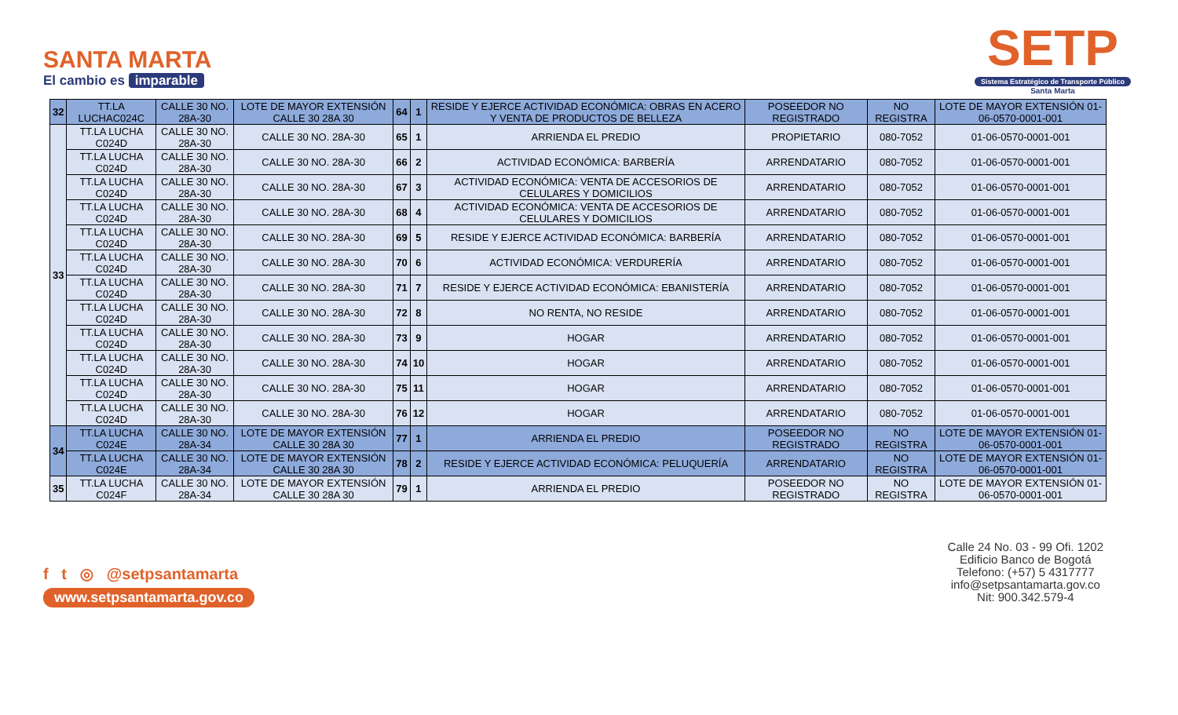SANTA MARTA
El cambio es imparable
SETP
Sistema Estratégico de Transporte Público
Santa Marta
| 32 | TT.LA LUCHAC024C | CALLE 30 NO. 28A-30 | LOTE DE MAYOR EXTENSIÓN CALLE 30 28A 30 | 64 | 1 | RESIDE Y EJERCE ACTIVIDAD ECONÓMICA: OBRAS EN ACERO Y VENTA DE PRODUCTOS DE BELLEZA | POSEEDOR NO REGISTRADO | NO REGISTRA | LOTE DE MAYOR EXTENSIÓN 01- 06-0570-0001-001 |
| 33 | TT.LA LUCHA C024D | CALLE 30 NO. 28A-30 | CALLE 30 NO. 28A-30 | 65 | 1 | ARRIENDA EL PREDIO | PROPIETARIO | 080-7052 | 01-06-0570-0001-001 |
| | TT.LA LUCHA C024D | CALLE 30 NO. 28A-30 | CALLE 30 NO. 28A-30 | 66 | 2 | ACTIVIDAD ECONÓMICA: BARBERÍA | ARRENDATARIO | 080-7052 | 01-06-0570-0001-001 |
| | TT.LA LUCHA C024D | CALLE 30 NO. 28A-30 | CALLE 30 NO. 28A-30 | 67 | 3 | ACTIVIDAD ECONÓMICA: VENTA DE ACCESORIOS DE CELULARES Y DOMICILIOS | ARRENDATARIO | 080-7052 | 01-06-0570-0001-001 |
| | TT.LA LUCHA C024D | CALLE 30 NO. 28A-30 | CALLE 30 NO. 28A-30 | 68 | 4 | ACTIVIDAD ECONÓMICA: VENTA DE ACCESORIOS DE CELULARES Y DOMICILIOS | ARRENDATARIO | 080-7052 | 01-06-0570-0001-001 |
| | TT.LA LUCHA C024D | CALLE 30 NO. 28A-30 | CALLE 30 NO. 28A-30 | 69 | 5 | RESIDE Y EJERCE ACTIVIDAD ECONÓMICA: BARBERÍA | ARRENDATARIO | 080-7052 | 01-06-0570-0001-001 |
| | TT.LA LUCHA C024D | CALLE 30 NO. 28A-30 | CALLE 30 NO. 28A-30 | 70 | 6 | ACTIVIDAD ECONÓMICA: VERDURERÍA | ARRENDATARIO | 080-7052 | 01-06-0570-0001-001 |
| | TT.LA LUCHA C024D | CALLE 30 NO. 28A-30 | CALLE 30 NO. 28A-30 | 71 | 7 | RESIDE Y EJERCE ACTIVIDAD ECONÓMICA: EBANISTERÍA | ARRENDATARIO | 080-7052 | 01-06-0570-0001-001 |
| | TT.LA LUCHA C024D | CALLE 30 NO. 28A-30 | CALLE 30 NO. 28A-30 | 72 | 8 | NO RENTA, NO RESIDE | ARRENDATARIO | 080-7052 | 01-06-0570-0001-001 |
| | TT.LA LUCHA C024D | CALLE 30 NO. 28A-30 | CALLE 30 NO. 28A-30 | 73 | 9 | HOGAR | ARRENDATARIO | 080-7052 | 01-06-0570-0001-001 |
| | TT.LA LUCHA C024D | CALLE 30 NO. 28A-30 | CALLE 30 NO. 28A-30 | 74 | 10 | HOGAR | ARRENDATARIO | 080-7052 | 01-06-0570-0001-001 |
| | TT.LA LUCHA C024D | CALLE 30 NO. 28A-30 | CALLE 30 NO. 28A-30 | 75 | 11 | HOGAR | ARRENDATARIO | 080-7052 | 01-06-0570-0001-001 |
| | TT.LA LUCHA C024D | CALLE 30 NO. 28A-30 | CALLE 30 NO. 28A-30 | 76 | 12 | HOGAR | ARRENDATARIO | 080-7052 | 01-06-0570-0001-001 |
| 34 | TT.LA LUCHA C024E | CALLE 30 NO. 28A-34 | LOTE DE MAYOR EXTENSIÓN CALLE 30 28A 30 | 77 | 1 | ARRIENDA EL PREDIO | POSEEDOR NO REGISTRADO | NO REGISTRA | LOTE DE MAYOR EXTENSIÓN 01- 06-0570-0001-001 |
| | TT.LA LUCHA C024E | CALLE 30 NO. 28A-34 | LOTE DE MAYOR EXTENSIÓN CALLE 30 28A 30 | 78 | 2 | RESIDE Y EJERCE ACTIVIDAD ECONÓMICA: PELUQUERÍA | ARRENDATARIO | NO REGISTRA | LOTE DE MAYOR EXTENSIÓN 01- 06-0570-0001-001 |
| 35 | TT.LA LUCHA C024F | CALLE 30 NO. 28A-34 | LOTE DE MAYOR EXTENSIÓN CALLE 30 28A 30 | 79 | 1 | ARRIENDA EL PREDIO | POSEEDOR NO REGISTRADO | NO REGISTRA | LOTE DE MAYOR EXTENSIÓN 01- 06-0570-0001-001 |
f t ◎ @setpsantamarta
www.setpsantamarta.gov.co
Calle 24 No. 03 - 99 Ofi. 1202
Edificio Banco de Bogotá
Telefono: (+57) 5 4317777
info@setpsantamarta.gov.co
Nit: 900.342.579-4